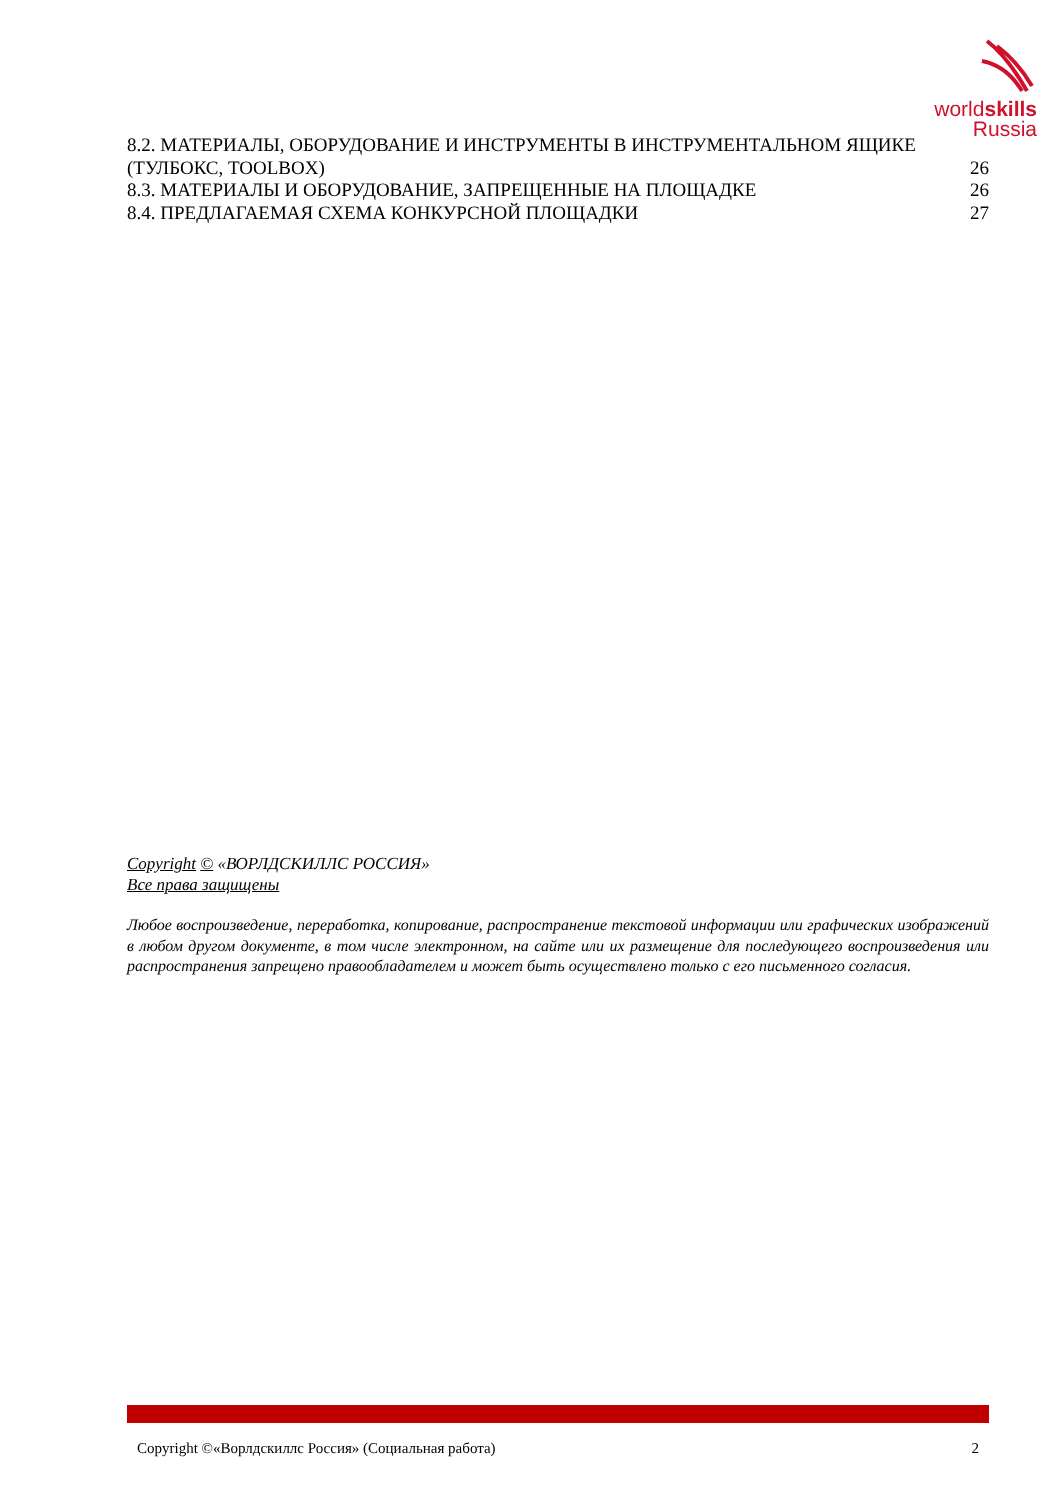worldskills
Russia
8.2. МАТЕРИАЛЫ, ОБОРУДОВАНИЕ И ИНСТРУМЕНТЫ В ИНСТРУМЕНТАЛЬНОМ ЯЩИКЕ
(ТУЛБОКС, TOOLBOX) 26
8.3. МАТЕРИАЛЫ И ОБОРУДОВАНИЕ, ЗАПРЕЩЕННЫЕ НА ПЛОЩАДКЕ 26
8.4. ПРЕДЛАГАЕМАЯ СХЕМА КОНКУРСНОЙ ПЛОЩАДКИ 27
Copyright © «ВОРЛДСКИЛЛС РОССИЯ»
Все права защищены
Любое воспроизведение, переработка, копирование, распространение текстовой информации или графических изображений в любом другом документе, в том числе электронном, на сайте или их размещение для последующего воспроизведения или распространения запрещено правообладателем и может быть осуществлено только с его письменного согласия.
Copyright ©«Ворлдскиллс Россия» (Социальная работа) 2